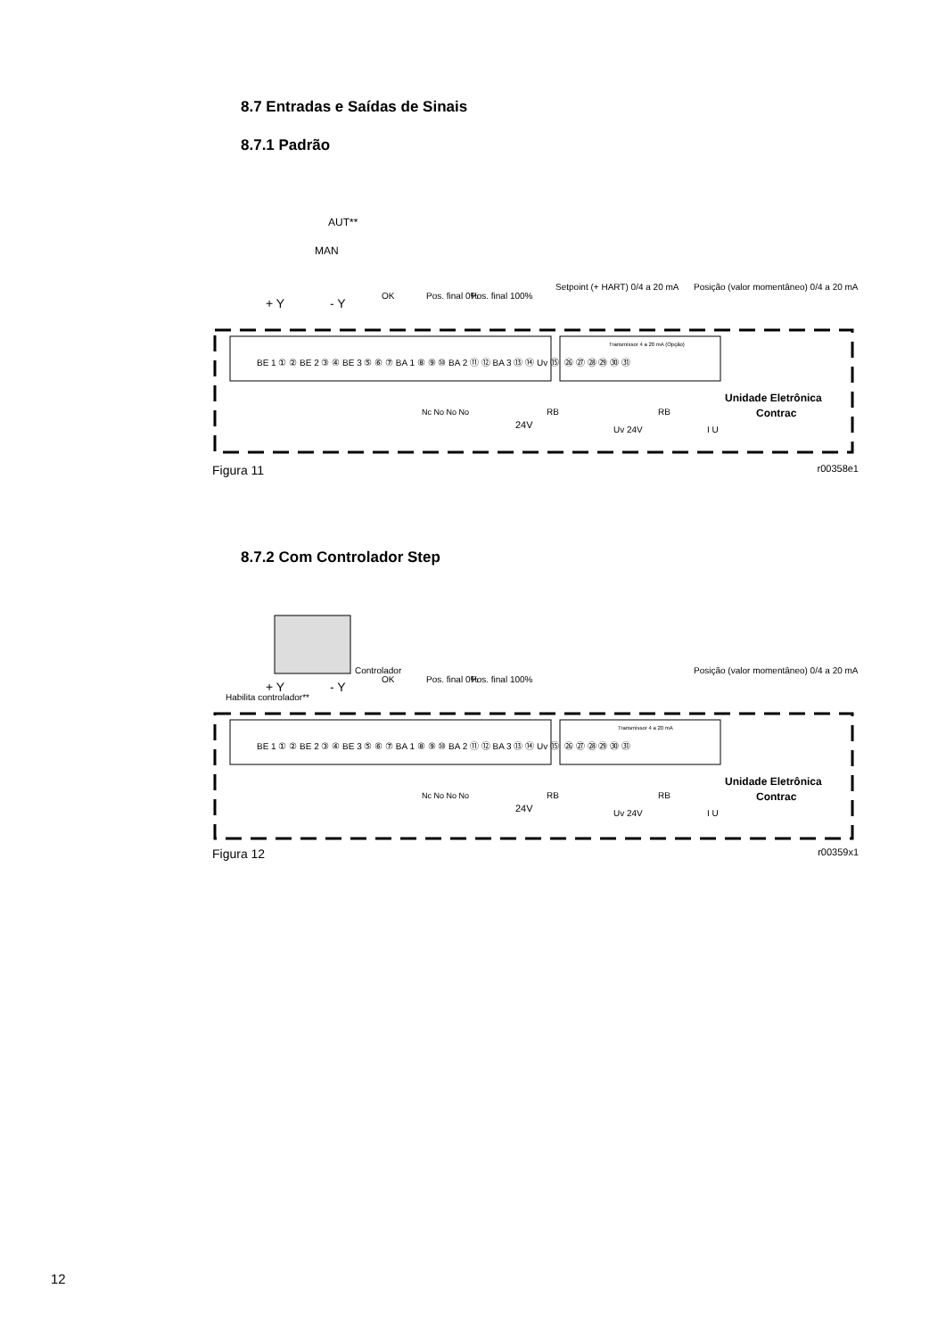8.7 Entradas e Saídas de Sinais
8.7.1 Padrão
AUT**
MAN
+ Y
- Y
BE 1 ① ② BE 2 ③ ④ BE 3 ⑤ ⑥ ⑦ BA 1 ⑧ ⑨ ⑩ BA 2 ⑪ ⑫ BA 3 ⑬ ⑭ Uv ⑮
㉖ ㉗ ㉘ ㉙ ㉚ ㉛
Transmissor 4 a 20 mA (Opção)
OK
Pos. final 0%
Pos. final 100%
Setpoint (+ HART) 0/4 a 20 mA
Posição (valor momentâneo) 0/4 a 20 mA
RB
RB
24V
Uv 24V
I U
Unidade Eletrônica
Contrac
Nc No No No
Figura 11 r00358e1
8.7.2 Com Controlador Step
Habilita controlador**
Controlador
+ Y
- Y
BE 1 ① ② BE 2 ③ ④ BE 3 ⑤ ⑥ ⑦ BA 1 ⑧ ⑨ ⑩ BA 2 ⑪ ⑫ BA 3 ⑬ ⑭ Uv ⑮
㉖ ㉗ ㉘ ㉙ ㉚ ㉛
Transmissor 4 a 20 mA
OK
Pos. final 0%
Pos. final 100%
Posição (valor momentâneo) 0/4 a 20 mA
RB
RB
24V
Uv 24V
I U
Unidade Eletrônica
Contrac
Nc No No No
Figura 12 r00359x1
12